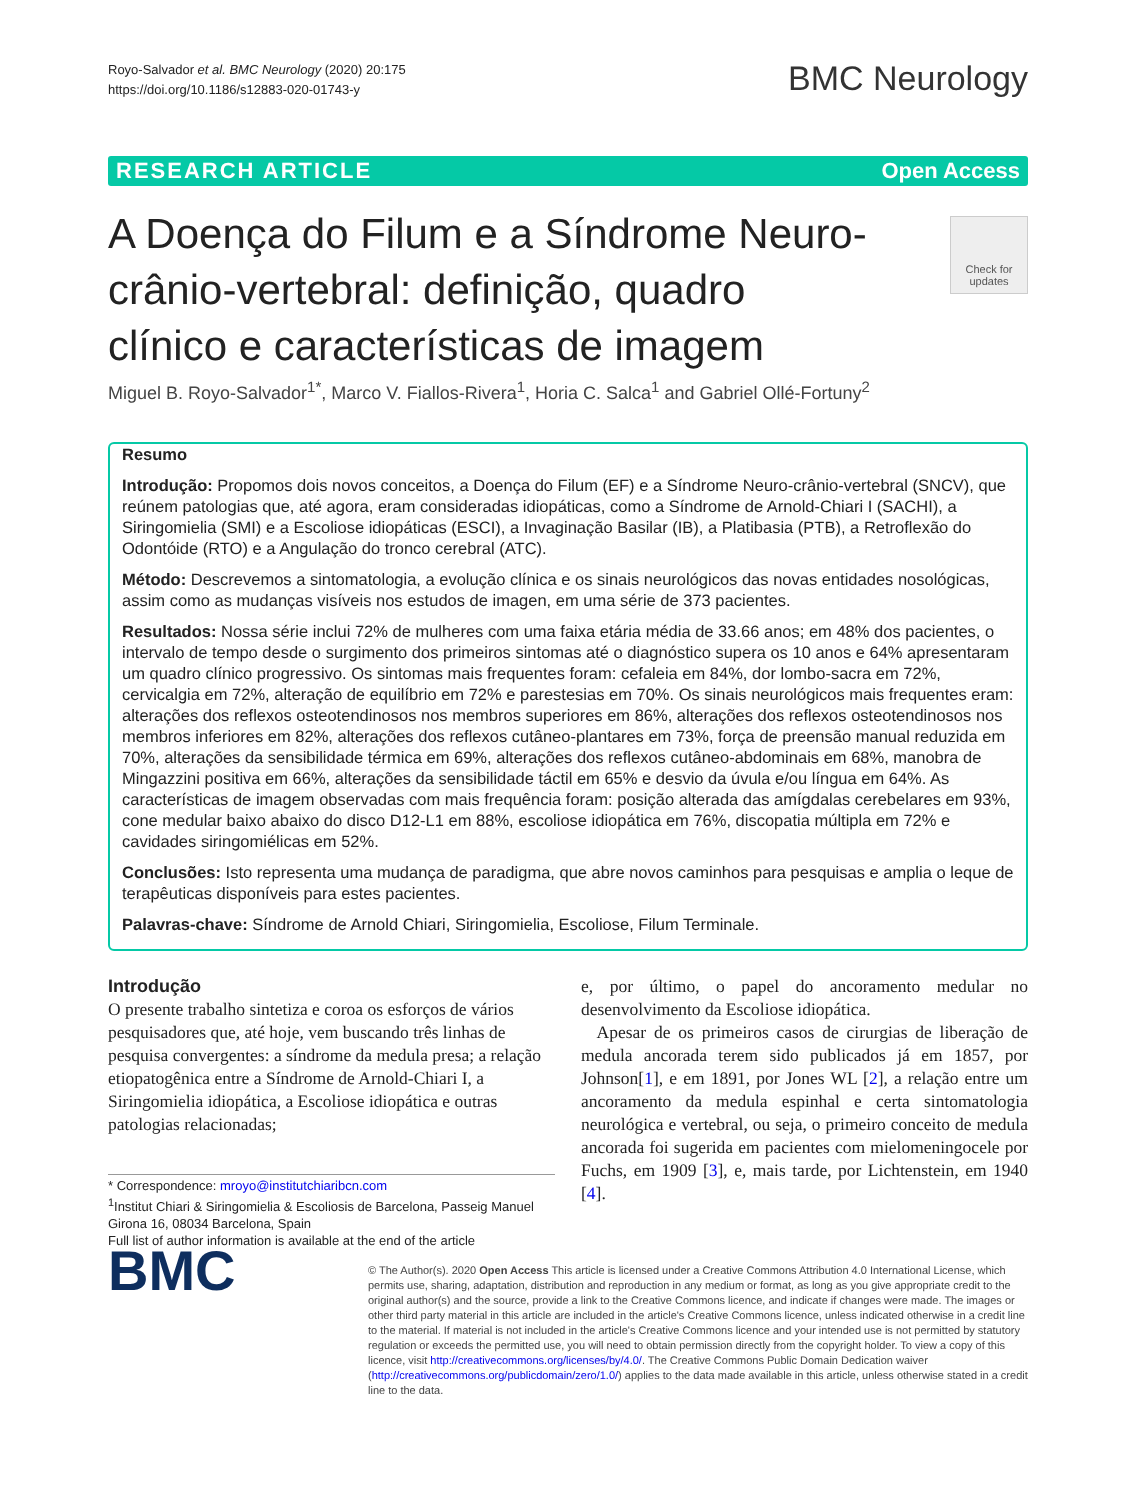Royo-Salvador et al. BMC Neurology (2020) 20:175
https://doi.org/10.1186/s12883-020-01743-y
BMC Neurology
RESEARCH ARTICLE Open Access
Check for updates
A Doença do Filum e a Síndrome Neuro-crânio-vertebral: definição, quadro clínico e características de imagem
Miguel B. Royo-Salvador<sup>1*</sup>, Marco V. Fiallos-Rivera<sup>1</sup>, Horia C. Salca<sup>1</sup> and Gabriel Ollé-Fortuny<sup>2</sup>
Resumo
Introdução: Propomos dois novos conceitos, a Doença do Filum (EF) e a Síndrome Neuro-crânio-vertebral (SNCV), que reúnem patologias que, até agora, eram consideradas idiopáticas, como a Síndrome de Arnold-Chiari I (SACHI), a Siringomielia (SMI) e a Escoliose idiopáticas (ESCI), a Invaginação Basilar (IB), a Platibasia (PTB), a Retroflexão do Odontóide (RTO) e a Angulação do tronco cerebral (ATC).
Método: Descrevemos a sintomatologia, a evolução clínica e os sinais neurológicos das novas entidades nosológicas, assim como as mudanças visíveis nos estudos de imagen, em uma série de 373 pacientes.
Resultados: Nossa série inclui 72% de mulheres com uma faixa etária média de 33.66 anos; em 48% dos pacientes, o intervalo de tempo desde o surgimento dos primeiros sintomas até o diagnóstico supera os 10 anos e 64% apresentaram um quadro clínico progressivo. Os sintomas mais frequentes foram: cefaleia em 84%, dor lombo-sacra em 72%, cervicalgia em 72%, alteração de equilíbrio em 72% e parestesias em 70%. Os sinais neurológicos mais frequentes eram: alterações dos reflexos osteotendinosos nos membros superiores em 86%, alterações dos reflexos osteotendinosos nos membros inferiores em 82%, alterações dos reflexos cutâneo-plantares em 73%, força de preensão manual reduzida em 70%, alterações da sensibilidade térmica em 69%, alterações dos reflexos cutâneo-abdominais em 68%, manobra de Mingazzini positiva em 66%, alterações da sensibilidade táctil em 65% e desvio da úvula e/ou língua em 64%. As características de imagem observadas com mais frequência foram: posição alterada das amígdalas cerebelares em 93%, cone medular baixo abaixo do disco D12-L1 em 88%, escoliose idiopática em 76%, discopatia múltipla em 72% e cavidades siringomiélicas em 52%.
Conclusões: Isto representa uma mudança de paradigma, que abre novos caminhos para pesquisas e amplia o leque de terapêuticas disponíveis para estes pacientes.
Palavras-chave: Síndrome de Arnold Chiari, Siringomielia, Escoliose, Filum Terminale.
Introdução
O presente trabalho sintetiza e coroa os esforços de vários pesquisadores que, até hoje, vem buscando três linhas de pesquisa convergentes: a síndrome da medula presa; a relação etiopatogênica entre a Síndrome de Arnold-Chiari I, a Siringomielia idiopática, a Escoliose idiopática e outras patologias relacionadas;
* Correspondence: mroyo@institutchiaribcn.com
<sup>1</sup> Institut Chiari & Siringomielia & Escoliosis de Barcelona, Passeig Manuel Girona 16, 08034 Barcelona, Spain
Full list of author information is available at the end of the article
e, por último, o papel do ancoramento medular no desenvolvimento da Escoliose idiopática.
Apesar de os primeiros casos de cirurgias de liberação de medula ancorada terem sido publicados já em 1857, por Johnson[1], e em 1891, por Jones WL [2], a relação entre um ancoramento da medula espinhal e certa sintomatologia neurológica e vertebral, ou seja, o primeiro conceito de medula ancorada foi sugerida em pacientes com mielomeningocele por Fuchs, em 1909 [3], e, mais tarde, por Lichtenstein, em 1940 [4].
BMC
© The Author(s). 2020 Open Access This article is licensed under a Creative Commons Attribution 4.0 International License, which permits use, sharing, adaptation, distribution and reproduction in any medium or format, as long as you give appropriate credit to the original author(s) and the source, provide a link to the Creative Commons licence, and indicate if changes were made. The images or other third party material in this article are included in the article's Creative Commons licence, unless indicated otherwise in a credit line to the material. If material is not included in the article's Creative Commons licence and your intended use is not permitted by statutory regulation or exceeds the permitted use, you will need to obtain permission directly from the copyright holder. To view a copy of this licence, visit http://creativecommons.org/licenses/by/4.0/. The Creative Commons Public Domain Dedication waiver (http://creativecommons.org/publicdomain/zero/1.0/) applies to the data made available in this article, unless otherwise stated in a credit line to the data.